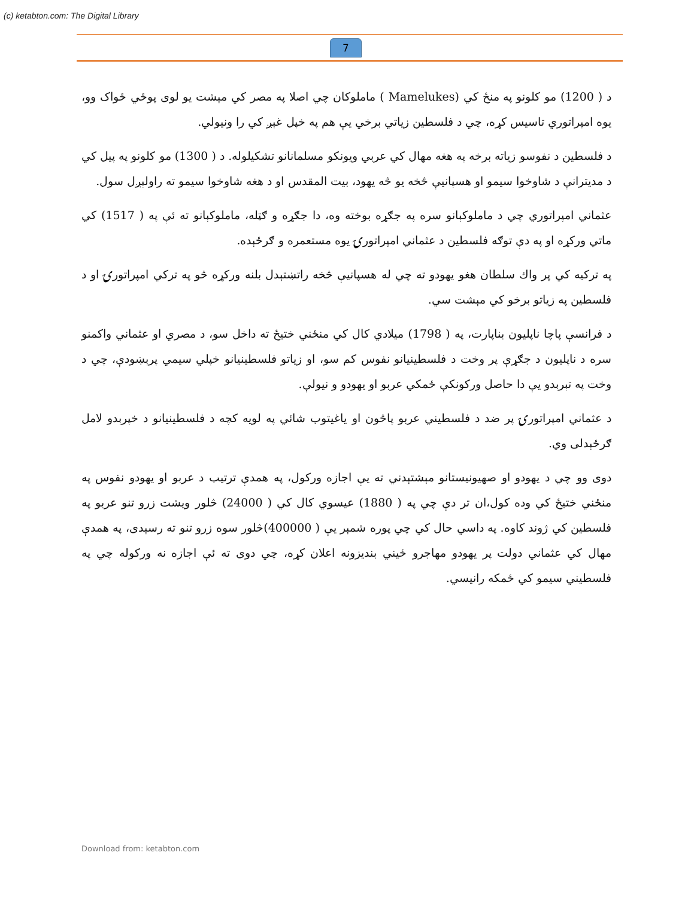(c) ketabton.com: The Digital Library
7
د ( 1200) مو کلونو په منځ کي (Mamelukes ) ماملوکان چي اصلا په مصر کي مېشت يو لوی پوځي ځواک وو، يوه امپراتوري تاسيس کړه، چي د فلسطين زياتي برخي يې هم په خپل غېږ کي را ونيولي.
د فلسطين د نفوسو زياته برخه په هغه مهال کي عربي ويونکو مسلمانانو تشکيلوله. د ( 1300) مو کلونو په پيل کي د مديترانې د شاوخوا سيمو او هسپانيې څخه يو څه يهود، بيت المقدس او د هغه شاوخوا سيمو ته راولېږل سول.
عثماني امپراتوري چي د ماملوکېانو سره په جګړه بوخته وه، دا جګړه و ګټله، ماملوکېانو ته ئې په ( 1517) کي ماتي ورکړه او په دې توګه فلسطين د عثماني امپراتورۍ يوه مستعمره و ګرځېده.
په ترکيه کي پر واك سلطان هغو يهودو ته چي له هسپانيې څخه راتښتېدل بلنه ورکړه څو په ترکي امپراتورۍ او د فلسطين په زياتو برخو کي مېشت سي.
د فرانسې پاچا ناپليون بناپارت، په ( 1798) ميلادي کال کي منځني ختيځ ته داخل سو، د مصري او عثماني واکمنو سره د ناپليون د جګړې پر وخت د فلسطينيانو نفوس کم سو، او زياتو فلسطينيانو خپلي سيمي پرېښودې، چي د وخت په تېرېدو يې دا حاصل ورکونکې ځمکي عربو او يهودو و نيولې.
د عثماني امپراتورۍ پر ضد د فلسطيني عربو پاڅون او ياغيتوب شائي په لويه کچه د فلسطينيانو د خپرېدو لامل ګرځېدلی وي.
دوی وو چي د يهودو او صهيونيستانو مېشتېدني ته يې اجازه ورکول، په همدې ترتيب د عربو او يهودو نفوس په منځني ختيځ کي وده کول،ان تر دې چي په ( 1880) عيسوي کال کي ( 24000) څلور ويشت زرو تنو عربو په فلسطين کي ژوند کاوه. په داسي حال کي چي پوره شمېر يې ( 400000)څلور سوه زرو تنو ته رسېدی، په همدې مهال کي عثماني دولت پر يهودو مهاجرو ځيني بنديزونه اعلان کړه، چي دوی ته ئې اجازه نه ورکوله چي په فلسطيني سيمو کي ځمکه رانيسي.
Download from: ketabton.com